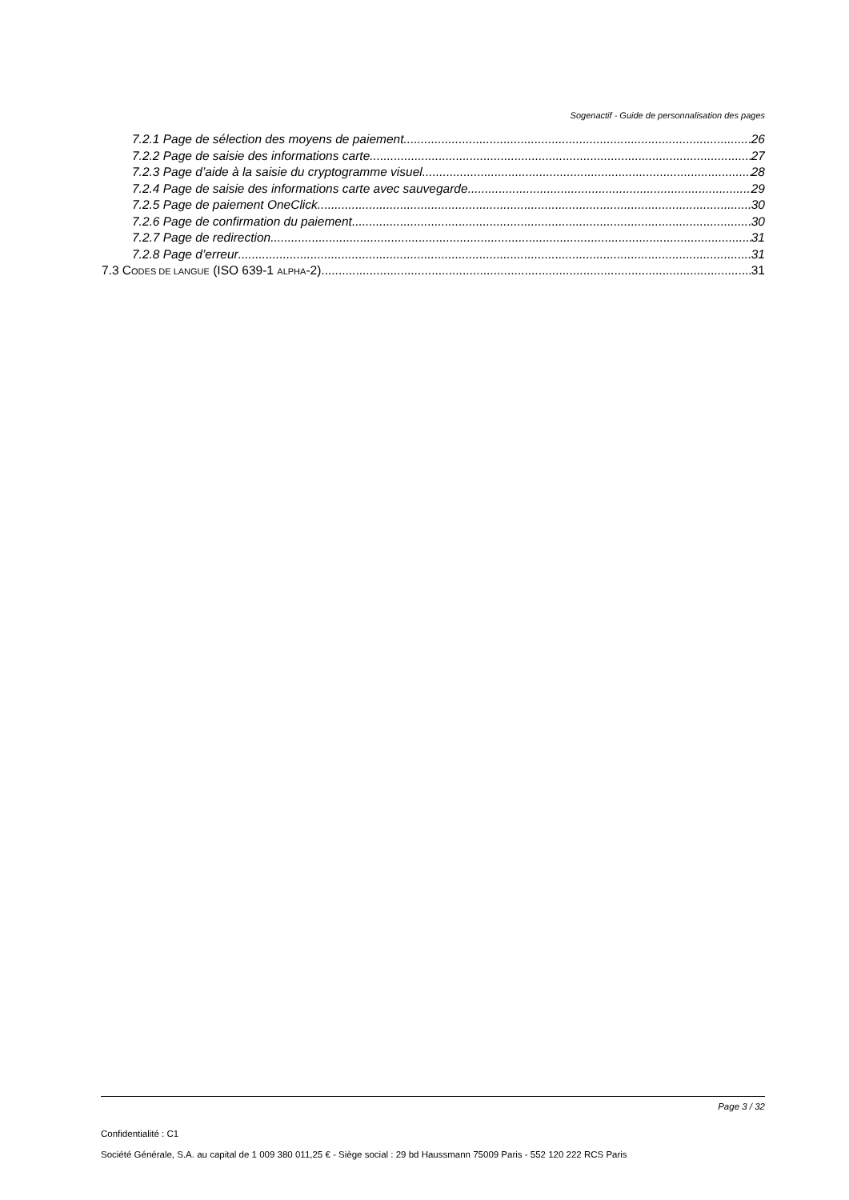Sogenactif - Guide de personnalisation des pages
7.2.1 Page de sélection des moyens de paiement 26
7.2.2 Page de saisie des informations carte 27
7.2.3 Page d’aide à la saisie du cryptogramme visuel 28
7.2.4 Page de saisie des informations carte avec sauvegarde 29
7.2.5 Page de paiement OneClick 30
7.2.6 Page de confirmation du paiement 30
7.2.7 Page de redirection 31
7.2.8 Page d’erreur 31
7.3 CODES DE LANGUE (ISO 639-1 ALPHA-2) 31
Page 3 / 32
Confidentialité : C1
Société Générale, S.A. au capital de 1 009 380 011,25 € - Siège social : 29 bd Haussmann 75009 Paris - 552 120 222 RCS Paris